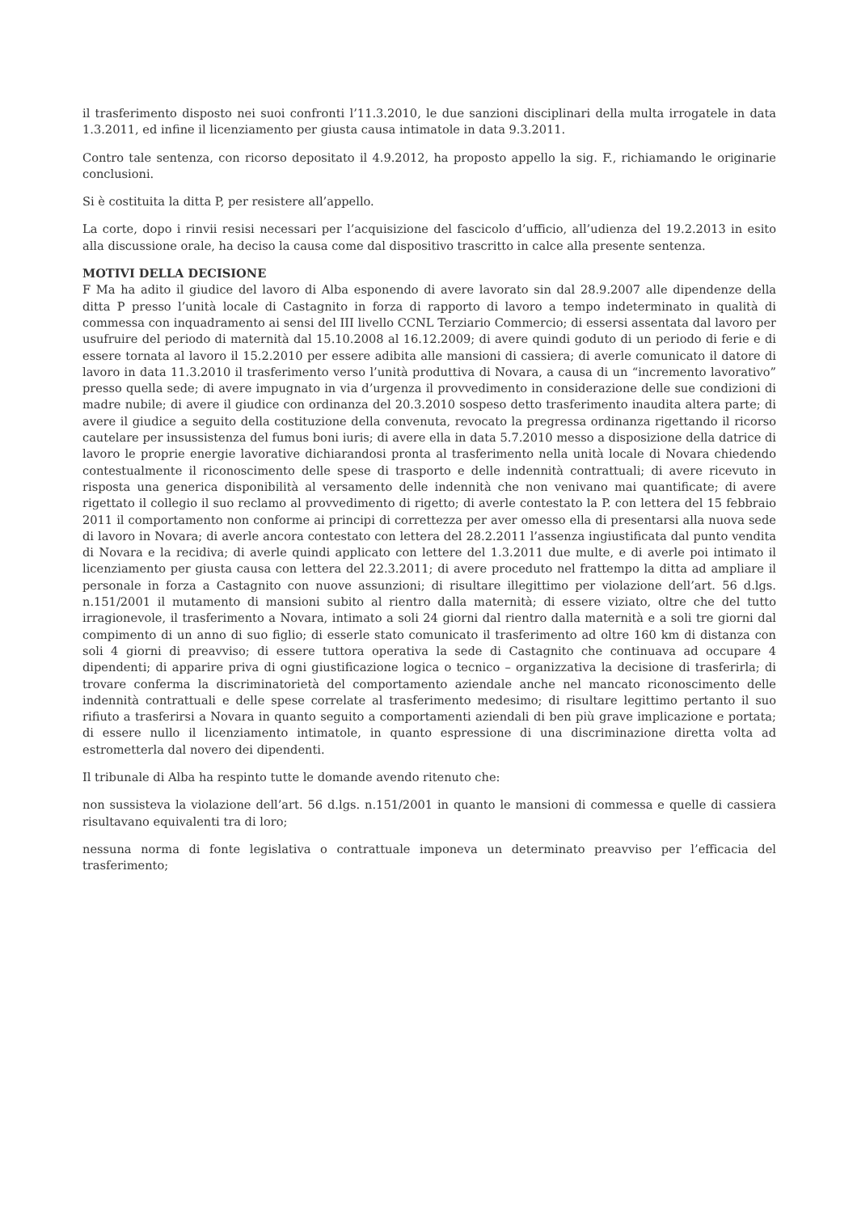il trasferimento disposto nei suoi confronti l’11.3.2010, le due sanzioni disciplinari della multa irrogatele in data 1.3.2011, ed infine il licenziamento per giusta causa intimatole in data 9.3.2011.
Contro tale sentenza, con ricorso depositato il 4.9.2012, ha proposto appello la sig. F., richiamando le originarie conclusioni.
Si è costituita la ditta P, per resistere all’appello.
La corte, dopo i rinvii resisi necessari per l’acquisizione del fascicolo d’ufficio, all’udienza del 19.2.2013 in esito alla discussione orale, ha deciso la causa come dal dispositivo trascritto in calce alla presente sentenza.
MOTIVI DELLA DECISIONE
F Ma ha adito il giudice del lavoro di Alba esponendo di avere lavorato sin dal 28.9.2007 alle dipendenze della ditta P presso l’unità locale di Castagnito in forza di rapporto di lavoro a tempo indeterminato in qualità di commessa con inquadramento ai sensi del III livello CCNL Terziario Commercio; di essersi assentata dal lavoro per usufruire del periodo di maternità dal 15.10.2008 al 16.12.2009; di avere quindi goduto di un periodo di ferie e di essere tornata al lavoro il 15.2.2010 per essere adibita alle mansioni di cassiera; di averle comunicato il datore di lavoro in data 11.3.2010 il trasferimento verso l’unità produttiva di Novara, a causa di un “incremento lavorativo” presso quella sede; di avere impugnato in via d’urgenza il provvedimento in considerazione delle sue condizioni di madre nubile; di avere il giudice con ordinanza del 20.3.2010 sospeso detto trasferimento inaudita altera parte; di avere il giudice a seguito della costituzione della convenuta, revocato la pregressa ordinanza rigettando il ricorso cautelare per insussistenza del fumus boni iuris; di avere ella in data 5.7.2010 messo a disposizione della datrice di lavoro le proprie energie lavorative dichiarandosi pronta al trasferimento nella unità locale di Novara chiedendo contestualmente il riconoscimento delle spese di trasporto e delle indennità contrattuali; di avere ricevuto in risposta una generica disponibilità al versamento delle indennità che non venivano mai quantificate; di avere rigettato il collegio il suo reclamo al provvedimento di rigetto; di averle contestato la P. con lettera del 15 febbraio 2011 il comportamento non conforme ai principi di correttezza per aver omesso ella di presentarsi alla nuova sede di lavoro in Novara; di averle ancora contestato con lettera del 28.2.2011 l’assenza ingiustificata dal punto vendita di Novara e la recidiva; di averle quindi applicato con lettere del 1.3.2011 due multe, e di averle poi intimato il licenziamento per giusta causa con lettera del 22.3.2011; di avere proceduto nel frattempo la ditta ad ampliare il personale in forza a Castagnito con nuove assunzioni; di risultare illegittimo per violazione dell’art. 56 d.lgs. n.151/2001 il mutamento di mansioni subito al rientro dalla maternità; di essere viziato, oltre che del tutto irragionevole, il trasferimento a Novara, intimato a soli 24 giorni dal rientro dalla maternità e a soli tre giorni dal compimento di un anno di suo figlio; di esserle stato comunicato il trasferimento ad oltre 160 km di distanza con soli 4 giorni di preavviso; di essere tuttora operativa la sede di Castagnito che continuava ad occupare 4 dipendenti; di apparire priva di ogni giustificazione logica o tecnico – organizzativa la decisione di trasferirla; di trovare conferma la discriminatorietà del comportamento aziendale anche nel mancato riconoscimento delle indennità contrattuali e delle spese correlate al trasferimento medesimo; di risultare legittimo pertanto il suo rifiuto a trasferirsi a Novara in quanto seguito a comportamenti aziendali di ben più grave implicazione e portata; di essere nullo il licenziamento intimatole, in quanto espressione di una discriminazione diretta volta ad estrometterla dal novero dei dipendenti.
Il tribunale di Alba ha respinto tutte le domande avendo ritenuto che:
non sussisteva la violazione dell’art. 56 d.lgs. n.151/2001 in quanto le mansioni di commessa e quelle di cassiera risultavano equivalenti tra di loro;
nessuna norma di fonte legislativa o contrattuale imponeva un determinato preavviso per l’efficacia del trasferimento;